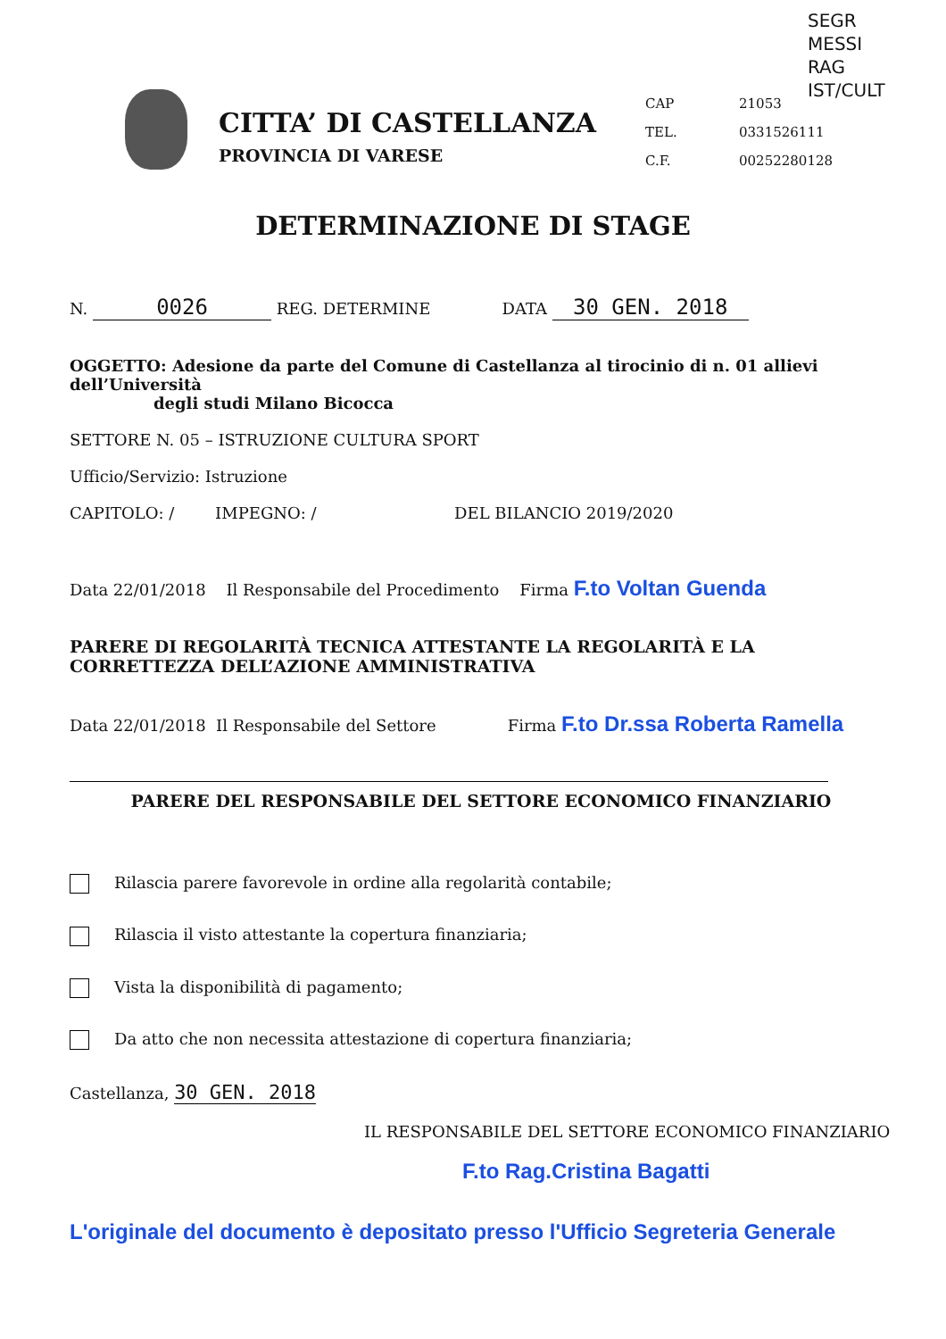SEGR
MESSI
RAG
IST/CULT
CITTA’ DI CASTELLANZA
PROVINCIA DI VARESE
CAP 21053
TEL. 0331526111
C.F. 00252280128
DETERMINAZIONE DI STAGE
N. 0026 REG. DETERMINE DATA 30 GEN. 2018
OGGETTO: Adesione da parte del Comune di Castellanza al tirocinio di n. 01 allievi dell’Università
degli studi Milano Bicocca
SETTORE N. 05 – ISTRUZIONE CULTURA SPORT
Ufficio/Servizio: Istruzione
CAPITOLO: / IMPEGNO: / DEL BILANCIO 2019/2020
Data 22/01/2018 Il Responsabile del Procedimento Firma F.to Voltan Guenda
PARERE DI REGOLARITÀ TECNICA ATTESTANTE LA REGOLARITÀ E LA CORRETTEZZA DELL’AZIONE AMMINISTRATIVA
Data 22/01/2018 Il Responsabile del Settore Firma F.to Dr.ssa Roberta Ramella
PARERE DEL RESPONSABILE DEL SETTORE ECONOMICO FINANZIARIO
Rilascia parere favorevole in ordine alla regolarità contabile;
Rilascia il visto attestante la copertura finanziaria;
Vista la disponibilità di pagamento;
Da atto che non necessita attestazione di copertura finanziaria;
Castellanza, 30 GEN. 2018
IL RESPONSABILE DEL SETTORE ECONOMICO FINANZIARIO
F.to Rag.Cristina Bagatti
L'originale del documento è depositato presso l'Ufficio Segreteria Generale